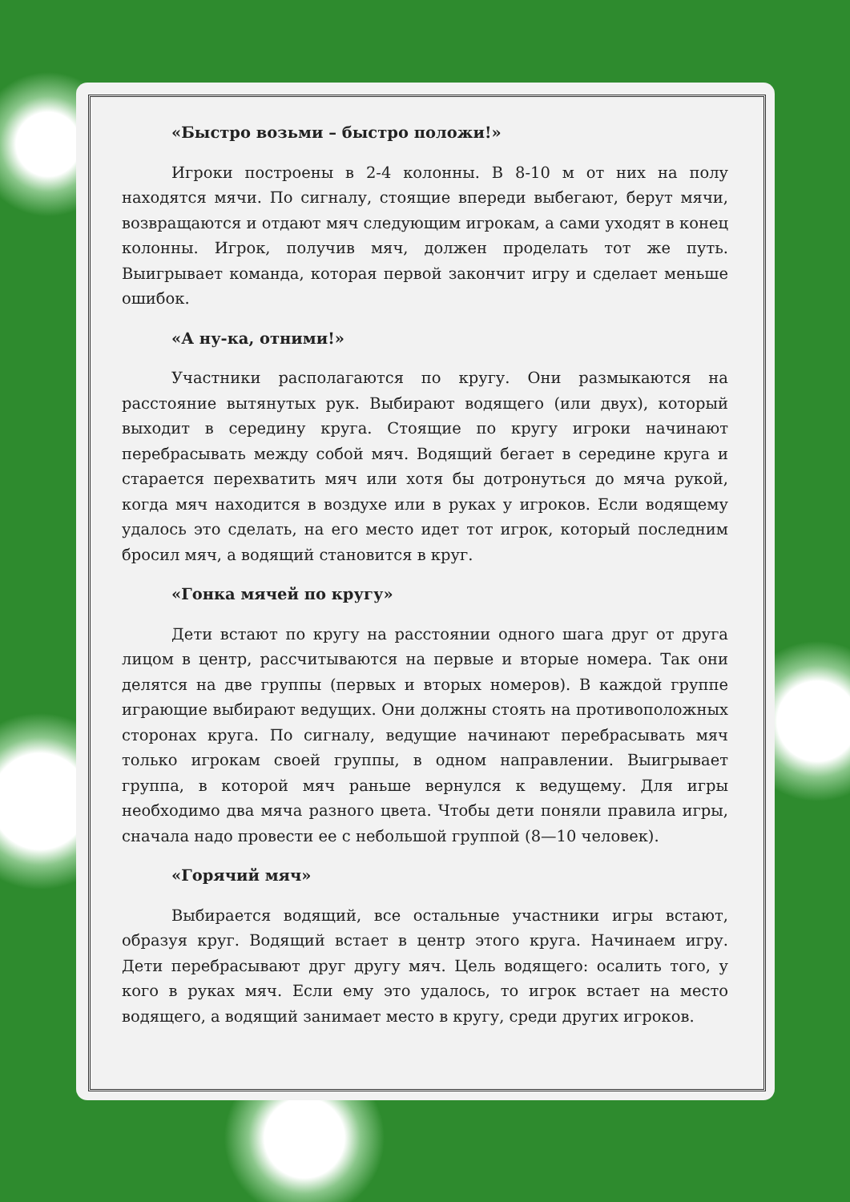«Быстро возьми – быстро положи!»
Игроки построены в 2-4 колонны. В 8-10 м от них на полу находятся мячи. По сигналу, стоящие впереди выбегают, берут мячи, возвращаются и отдают мяч следующим игрокам, а сами уходят в конец колонны. Игрок, получив мяч, должен проделать тот же путь. Выигрывает команда, которая первой закончит игру и сделает меньше ошибок.
«А ну-ка, отними!»
Участники располагаются по кругу. Они размыкаются на расстояние вытянутых рук. Выбирают водящего (или двух), который выходит в середину круга. Стоящие по кругу игроки начинают перебрасывать между собой мяч. Водящий бегает в середине круга и старается перехватить мяч или хотя бы дотронуться до мяча рукой, когда мяч находится в воздухе или в руках у игроков. Если водящему удалось это сделать, на его место идет тот игрок, который последним бросил мяч, а водящий становится в круг.
«Гонка мячей по кругу»
Дети встают по кругу на расстоянии одного шага друг от друга лицом в центр, рассчитываются на первые и вторые номера. Так они делятся на две группы (первых и вторых номеров). В каждой группе играющие выбирают ведущих. Они должны стоять на противоположных сторонах круга. По сигналу, ведущие начинают перебрасывать мяч только игрокам своей группы, в одном направлении. Выигрывает группа, в которой мяч раньше вернулся к ведущему. Для игры необходимо два мяча разного цвета. Чтобы дети поняли правила игры, сначала надо провести ее с небольшой группой (8—10 человек).
«Горячий мяч»
Выбирается водящий, все остальные участники игры встают, образуя круг. Водящий встает в центр этого круга. Начинаем игру. Дети перебрасывают друг другу мяч. Цель водящего: осалить того, у кого в руках мяч. Если ему это удалось, то игрок встает на место водящего, а водящий занимает место в кругу, среди других игроков.